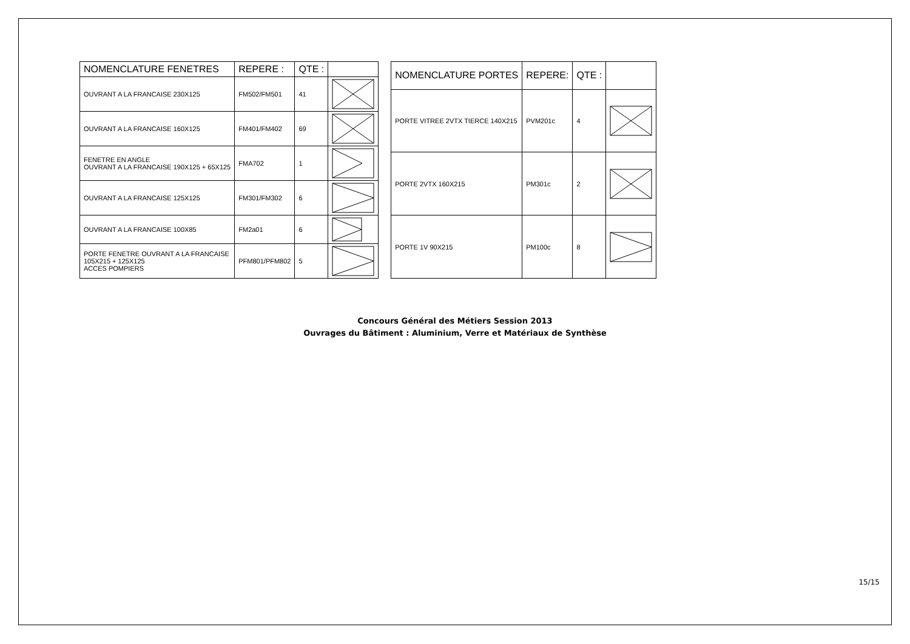| NOMENCLATURE FENETRES | REPERE : | QTE : | |
| --- | --- | --- | --- |
| OUVRANT A LA FRANCAISE 230X125 | FM502/FM501 | 41 | |
| OUVRANT A LA FRANCAISE 160X125 | FM401/FM402 | 69 | |
| FENETRE EN ANGLE OUVRANT A LA FRANCAISE 190X125 + 65X125 | FMA702 | 1 | |
| OUVRANT A LA FRANCAISE 125X125 | FM301/FM302 | 6 | |
| OUVRANT A LA FRANCAISE 100X85 | FM2a01 | 6 | |
| PORTE FENETRE OUVRANT A LA FRANCAISE 105X215 + 125X125 ACCES POMPIERS | PFM801/PFM802 | 5 | |
| NOMENCLATURE PORTES | REPERE: | QTE : | |
| --- | --- | --- | --- |
| PORTE VITREE 2VTX TIERCE 140X215 | PVM201c | 4 | |
| PORTE 2VTX 160X215 | PM301c | 2 | |
| PORTE 1V 90X215 | PM100c | 8 | |
Concours Général des Métiers Session 2013
Ouvrages du Bâtiment : Aluminium, Verre et Matériaux de Synthèse
15/15